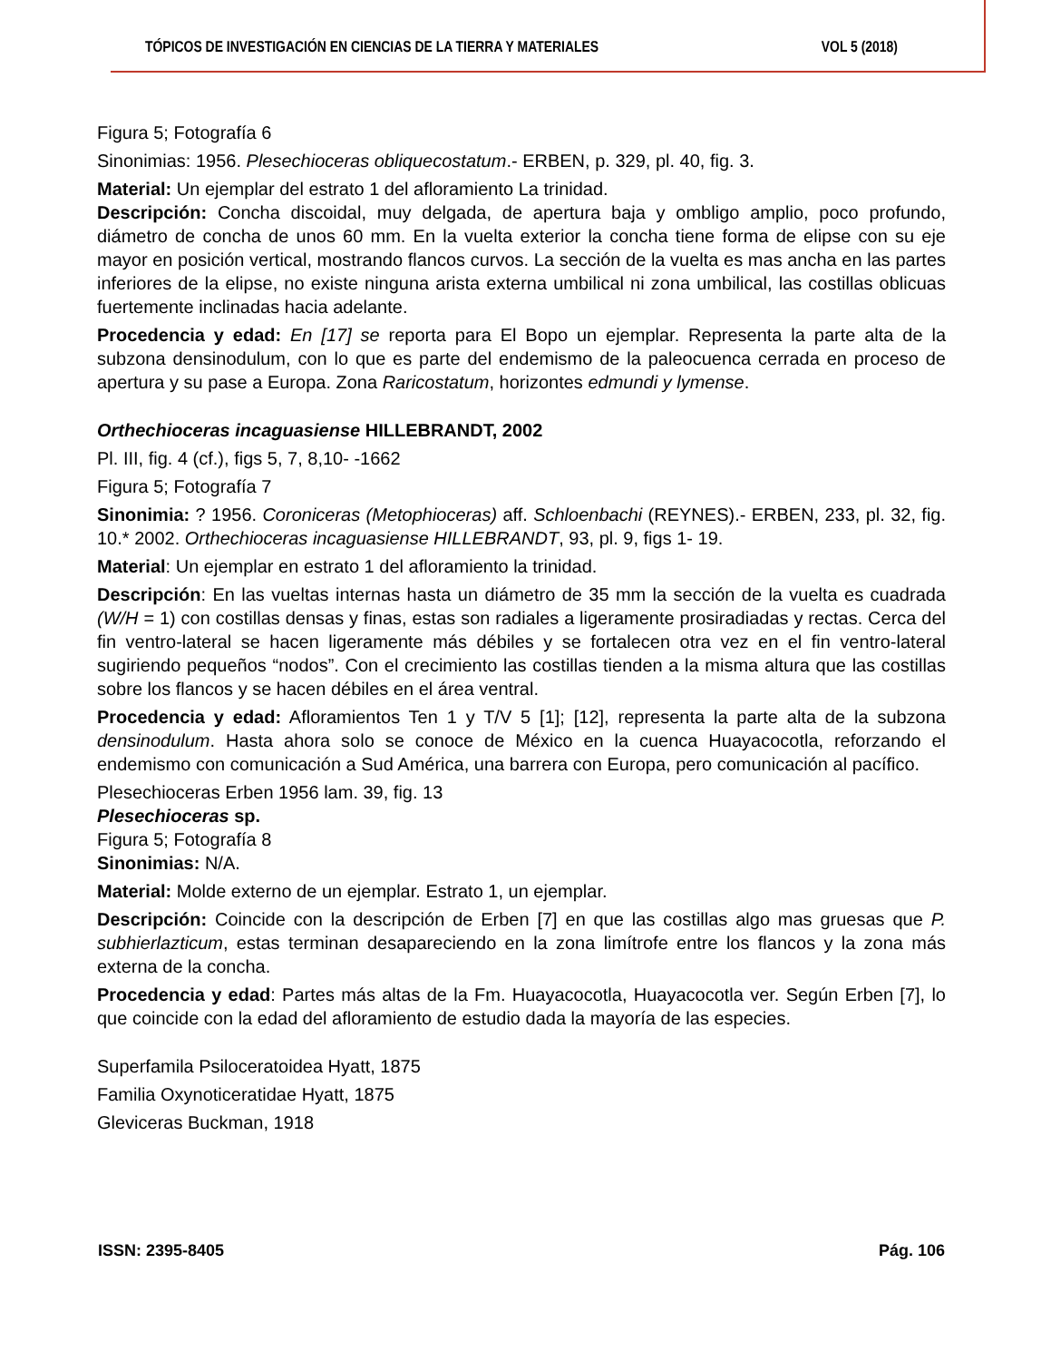TÓPICOS DE INVESTIGACIÓN EN CIENCIAS DE LA TIERRA Y MATERIALES VOL 5 (2018)
Figura 5; Fotografía 6
Sinonimias: 1956. Plesechioceras obliquecostatum.- ERBEN, p. 329, pl. 40, fig. 3.
Material: Un ejemplar del estrato 1 del afloramiento La trinidad.
Descripción: Concha discoidal, muy delgada, de apertura baja y ombligo amplio, poco profundo, diámetro de concha de unos 60 mm. En la vuelta exterior la concha tiene forma de elipse con su eje mayor en posición vertical, mostrando flancos curvos. La sección de la vuelta es mas ancha en las partes inferiores de la elipse, no existe ninguna arista externa umbilical ni zona umbilical, las costillas oblicuas fuertemente inclinadas hacia adelante.
Procedencia y edad: En [17] se reporta para El Bopo un ejemplar. Representa la parte alta de la subzona densinodulum, con lo que es parte del endemismo de la paleocuenca cerrada en proceso de apertura y su pase a Europa. Zona Raricostatum, horizontes edmundi y lymense.
Orthechioceras incaguasiense HILLEBRANDT, 2002
Pl. III, fig. 4 (cf.), figs 5, 7, 8,10- -1662
Figura 5; Fotografía 7
Sinonimia: ? 1956. Coroniceras (Metophioceras) aff. Schloenbachi (REYNES).- ERBEN, 233, pl. 32, fig. 10.* 2002. Orthechioceras incaguasiense HILLEBRANDT, 93, pl. 9, figs 1- 19.
Material: Un ejemplar en estrato 1 del afloramiento la trinidad.
Descripción: En las vueltas internas hasta un diámetro de 35 mm la sección de la vuelta es cuadrada (W/H = 1) con costillas densas y finas, estas son radiales a ligeramente prosiradiadas y rectas. Cerca del fin ventro-lateral se hacen ligeramente más débiles y se fortalecen otra vez en el fin ventro-lateral sugiriendo pequeños “nodos”. Con el crecimiento las costillas tienden a la misma altura que las costillas sobre los flancos y se hacen débiles en el área ventral.
Procedencia y edad: Afloramientos Ten 1 y T/V 5 [1]; [12], representa la parte alta de la subzona densinodulum. Hasta ahora solo se conoce de México en la cuenca Huayacocotla, reforzando el endemismo con comunicación a Sud América, una barrera con Europa, pero comunicación al pacífico.
Plesechioceras Erben 1956 lam. 39, fig. 13
Plesechioceras sp.
Figura 5; Fotografía 8
Sinonimias: N/A.
Material: Molde externo de un ejemplar. Estrato 1, un ejemplar.
Descripción: Coincide con la descripción de Erben [7] en que las costillas algo mas gruesas que P. subhierlazticum, estas terminan desapareciendo en la zona limítrofe entre los flancos y la zona más externa de la concha.
Procedencia y edad: Partes más altas de la Fm. Huayacocotla, Huayacocotla ver. Según Erben [7], lo que coincide con la edad del afloramiento de estudio dada la mayoría de las especies.
Superfamila Psiloceratoidea Hyatt, 1875
Familia Oxynoticeratidae Hyatt, 1875
Gleviceras Buckman, 1918
ISSN: 2395-8405 Pág. 106